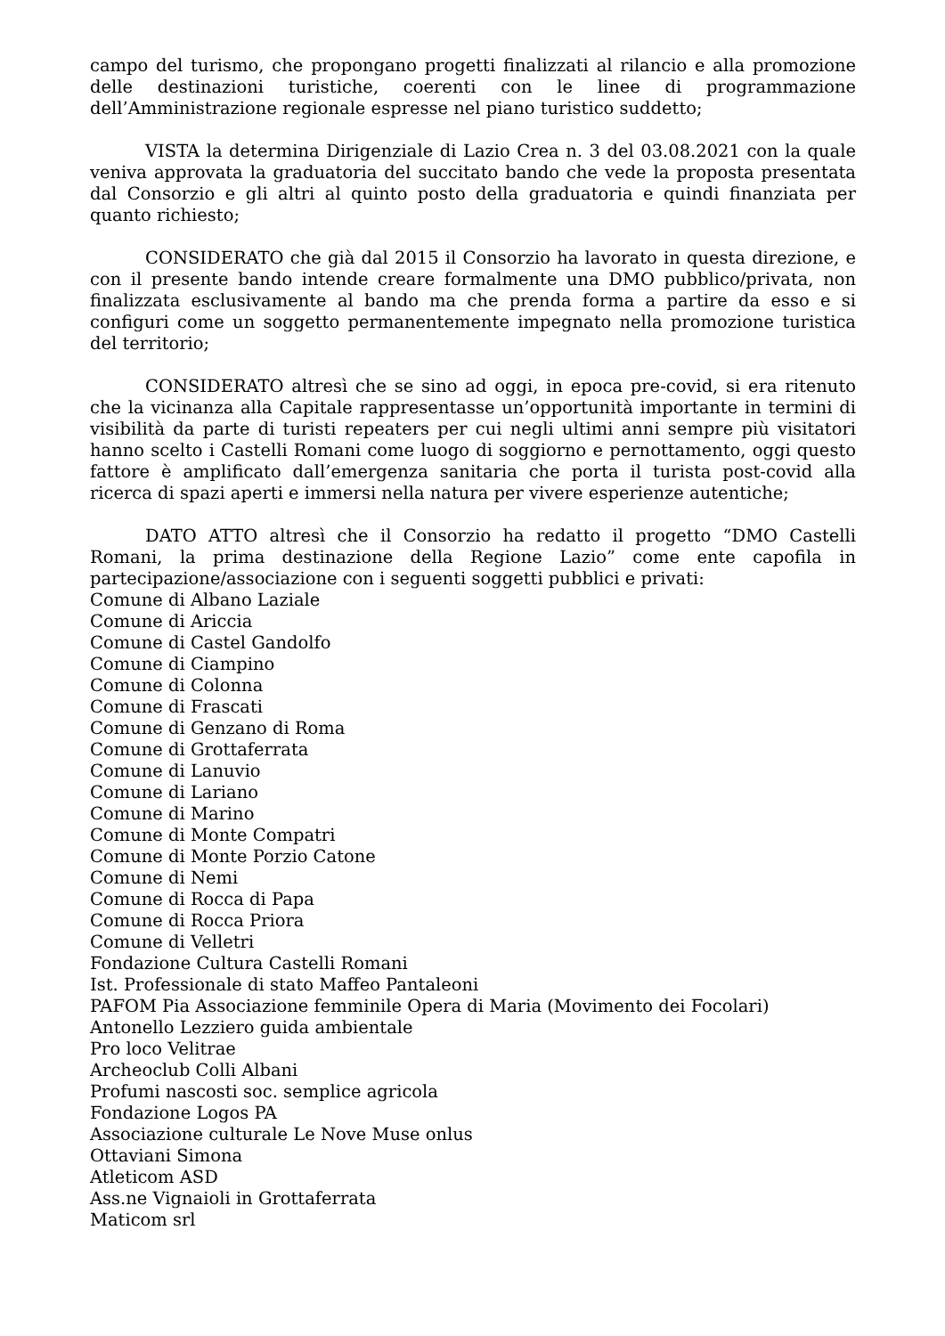campo del turismo, che propongano progetti finalizzati al rilancio e alla promozione delle destinazioni turistiche, coerenti con le linee di programmazione dell’Amministrazione regionale espresse nel piano turistico suddetto;
VISTA la determina Dirigenziale di Lazio Crea n. 3 del 03.08.2021 con la quale veniva approvata la graduatoria del succitato bando che vede la proposta presentata dal Consorzio e gli altri al quinto posto della graduatoria e quindi finanziata per quanto richiesto;
CONSIDERATO che già dal 2015 il Consorzio ha lavorato in questa direzione, e con il presente bando intende creare formalmente una DMO pubblico/privata, non finalizzata esclusivamente al bando ma che prenda forma a partire da esso e si configuri come un soggetto permanentemente impegnato nella promozione turistica del territorio;
CONSIDERATO altresì che se sino ad oggi, in epoca pre-covid, si era ritenuto che la vicinanza alla Capitale rappresentasse un’opportunità importante in termini di visibilità da parte di turisti repeaters per cui negli ultimi anni sempre più visitatori hanno scelto i Castelli Romani come luogo di soggiorno e pernottamento, oggi questo fattore è amplificato dall’emergenza sanitaria che porta il turista post-covid alla ricerca di spazi aperti e immersi nella natura per vivere esperienze autentiche;
DATO ATTO altresì che il Consorzio ha redatto il progetto “DMO Castelli Romani, la prima destinazione della Regione Lazio” come ente capofila in partecipazione/associazione con i seguenti soggetti pubblici e privati:
Comune di Albano Laziale
Comune di Ariccia
Comune di Castel Gandolfo
Comune di Ciampino
Comune di Colonna
Comune di Frascati
Comune di Genzano di Roma
Comune di Grottaferrata
Comune di Lanuvio
Comune di Lariano
Comune di Marino
Comune di Monte Compatri
Comune di Monte Porzio Catone
Comune di Nemi
Comune di Rocca di Papa
Comune di Rocca Priora
Comune di Velletri
Fondazione Cultura Castelli Romani
Ist. Professionale di stato Maffeo Pantaleoni
PAFOM Pia Associazione femminile Opera di Maria (Movimento dei Focolari)
Antonello Lezziero guida ambientale
Pro loco Velitrae
Archeoclub Colli Albani
Profumi nascosti soc. semplice agricola
Fondazione Logos PA
Associazione culturale Le Nove Muse onlus
Ottaviani Simona
Atleticom ASD
Ass.ne Vignaioli in Grottaferrata
Maticom srl